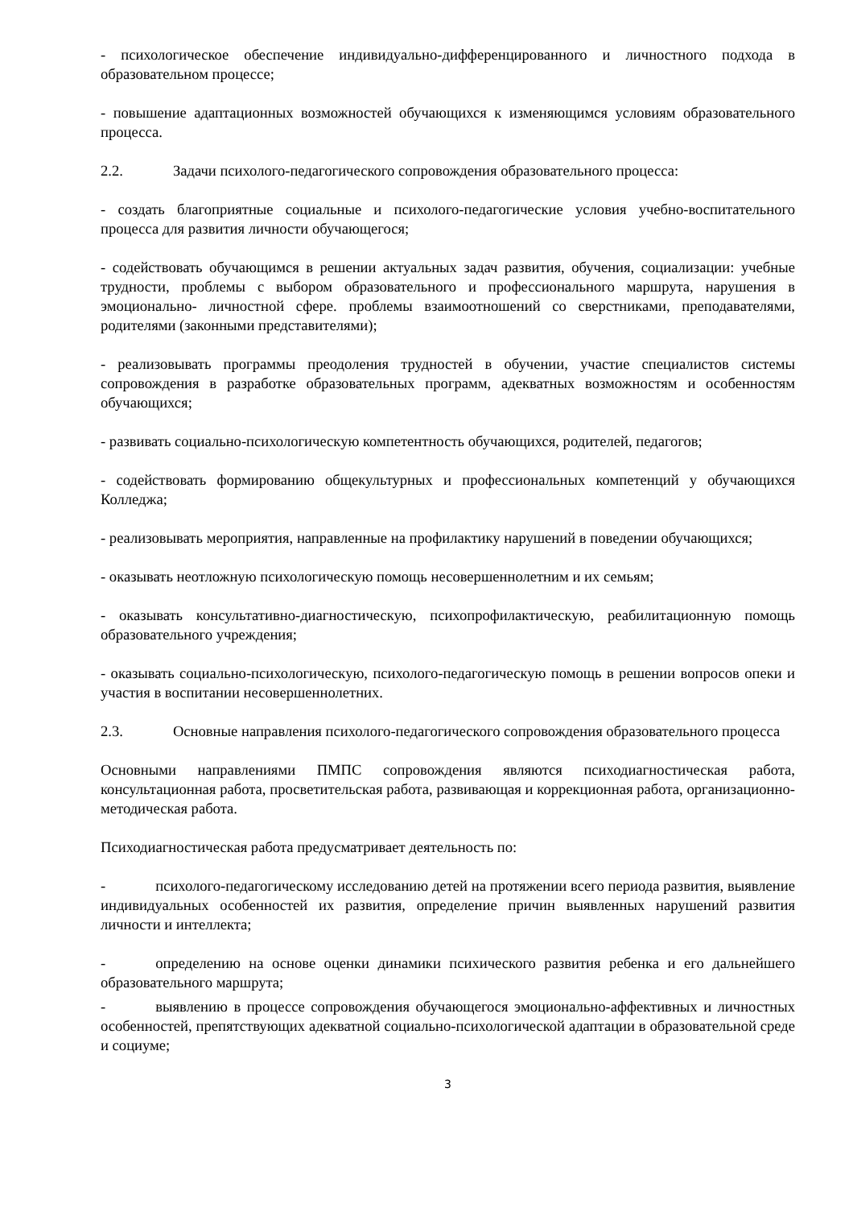- психологическое обеспечение индивидуально-дифференцированного и личностного подхода в образовательном процессе;
- повышение адаптационных возможностей обучающихся к изменяющимся условиям образовательного процесса.
2.2. Задачи психолого-педагогического сопровождения образовательного процесса:
- создать благоприятные социальные и психолого-педагогические условия учебно-воспитательного процесса для развития личности обучающегося;
- содействовать обучающимся в решении актуальных задач развития, обучения, социализации: учебные трудности, проблемы с выбором образовательного и профессионального маршрута, нарушения в эмоционально- личностной сфере. проблемы взаимоотношений со сверстниками, преподавателями, родителями (законными представителями);
- реализовывать программы преодоления трудностей в обучении, участие специалистов системы сопровождения в разработке образовательных программ, адекватных возможностям и особенностям обучающихся;
- развивать социально-психологическую компетентность обучающихся, родителей, педагогов;
- содействовать формированию общекультурных и профессиональных компетенций у обучающихся Колледжа;
- реализовывать мероприятия, направленные на профилактику нарушений в поведении обучающихся;
- оказывать неотложную психологическую помощь несовершеннолетним и их семьям;
- оказывать консультативно-диагностическую, психопрофилактическую, реабилитационную помощь образовательного учреждения;
- оказывать социально-психологическую, психолого-педагогическую помощь в решении вопросов опеки и участия в воспитании несовершеннолетних.
2.3. Основные направления психолого-педагогического сопровождения образовательного процесса
Основными направлениями ПМПС сопровождения являются психодиагностическая работа, консультационная работа, просветительская работа, развивающая и коррекционная работа, организационно-методическая работа.
Психодиагностическая работа предусматривает деятельность по:
- психолого-педагогическому исследованию детей на протяжении всего периода развития, выявление индивидуальных особенностей их развития, определение причин выявленных нарушений развития личности и интеллекта;
- определению на основе оценки динамики психического развития ребенка и его дальнейшего образовательного маршрута;
- выявлению в процессе сопровождения обучающегося эмоционально-аффективных и личностных особенностей, препятствующих адекватной социально-психологической адаптации в образовательной среде и социуме;
3